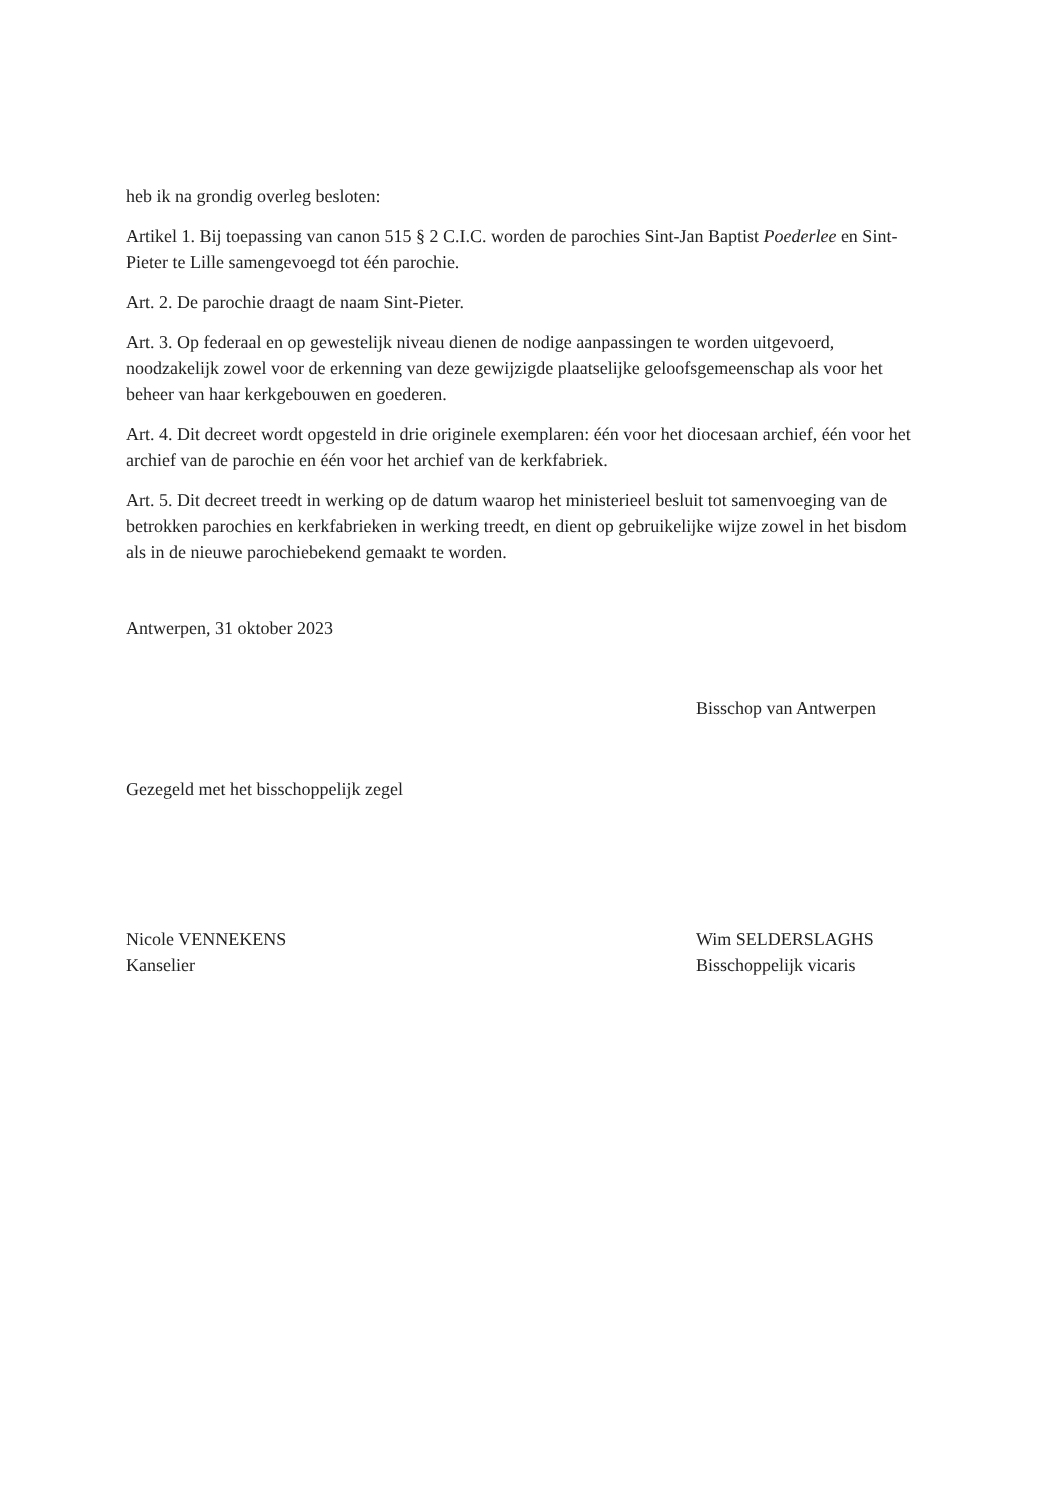heb ik na grondig overleg besloten:
Artikel 1. Bij toepassing van canon 515 § 2 C.I.C. worden de parochies Sint-Jan Baptist Poederlee en Sint-Pieter te Lille samengevoegd tot één parochie.
Art. 2. De parochie draagt de naam Sint-Pieter.
Art. 3. Op federaal en op gewestelijk niveau dienen de nodige aanpassingen te worden uitgevoerd, noodzakelijk zowel voor de erkenning van deze gewijzigde plaatselijke geloofsgemeenschap als voor het beheer van haar kerkgebouwen en goederen.
Art. 4. Dit decreet wordt opgesteld in drie originele exemplaren: één voor het diocesaan archief, één voor het archief van de parochie en één voor het archief van de kerkfabriek.
Art. 5. Dit decreet treedt in werking op de datum waarop het ministerieel besluit tot samenvoeging van de betrokken parochies en kerkfabrieken in werking treedt, en dient op gebruikelijke wijze zowel in het bisdom als in de nieuwe parochiebekend gemaakt te worden.
Antwerpen, 31 oktober 2023
Bisschop van Antwerpen
Gezegeld met het bisschoppelijk zegel
Nicole VENNEKENS
Kanselier
Wim SELDERSLAGHS
Bisschoppelijk vicaris